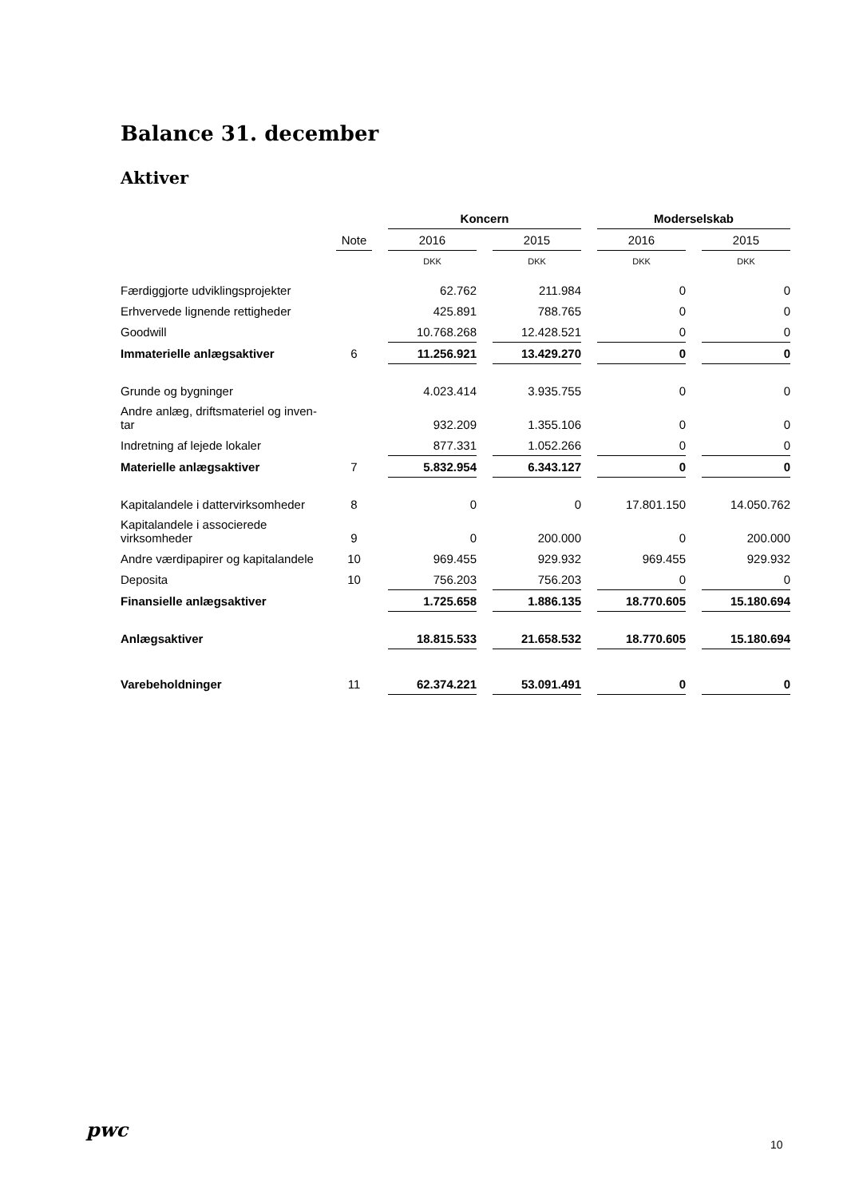Balance 31. december
Aktiver
| | | | Koncern | | | | Moderselskab | | |
| --- | --- | --- | --- | --- | --- | --- | --- | --- | --- |
| | Note | | 2016 | | 2015 | | 2016 | | 2015 |
| | | | DKK | | DKK | | DKK | | DKK |
| Færdiggjorte udviklingsprojekter | | | 62.762 | | 211.984 | | 0 | | 0 |
| Erhvervede lignende rettigheder | | | 425.891 | | 788.765 | | 0 | | 0 |
| Goodwill | | | 10.768.268 | | 12.428.521 | | 0 | | 0 |
| Immaterielle anlægsaktiver | 6 | | 11.256.921 | | 13.429.270 | | 0 | | 0 |
| Grunde og bygninger | | | 4.023.414 | | 3.935.755 | | 0 | | 0 |
| Andre anlæg, driftsmateriel og inven- tar | | | 932.209 | | 1.355.106 | | 0 | | 0 |
| Indretning af lejede lokaler | | | 877.331 | | 1.052.266 | | 0 | | 0 |
| Materielle anlægsaktiver | 7 | | 5.832.954 | | 6.343.127 | | 0 | | 0 |
| Kapitalandele i dattervirksomheder | 8 | | 0 | | 0 | | 17.801.150 | | 14.050.762 |
| Kapitalandele i associerede virksomheder | 9 | | 0 | | 200.000 | | 0 | | 200.000 |
| Andre værdipapirer og kapitalandele | 10 | | 969.455 | | 929.932 | | 969.455 | | 929.932 |
| Deposita | 10 | | 756.203 | | 756.203 | | 0 | | 0 |
| Finansielle anlægsaktiver | | | 1.725.658 | | 1.886.135 | | 18.770.605 | | 15.180.694 |
| Anlægsaktiver | | | 18.815.533 | | 21.658.532 | | 18.770.605 | | 15.180.694 |
| Varebeholdninger | 11 | | 62.374.221 | | 53.091.491 | | 0 | | 0 |
pwc
10